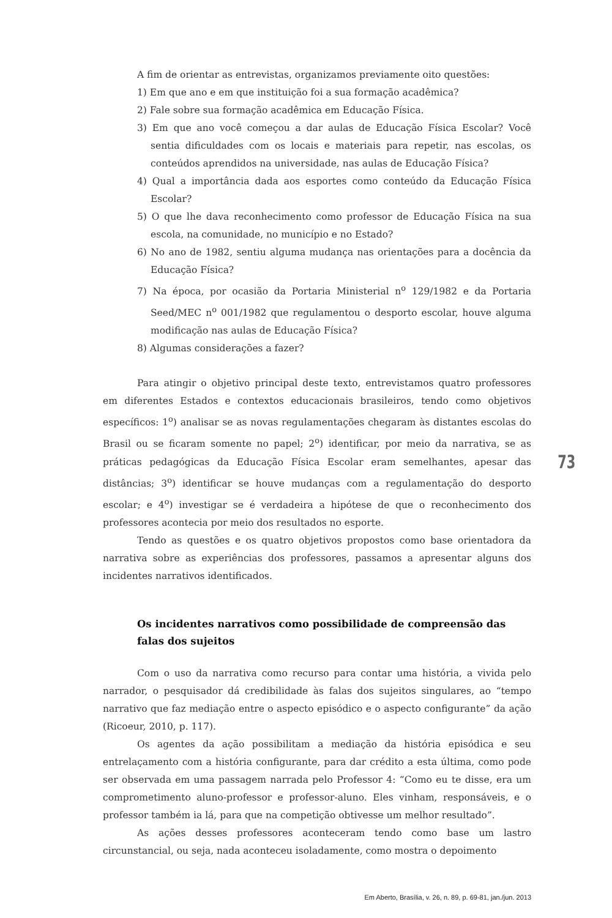A fim de orientar as entrevistas, organizamos previamente oito questões:
1) Em que ano e em que instituição foi a sua formação acadêmica?
2) Fale sobre sua formação acadêmica em Educação Física.
3) Em que ano você começou a dar aulas de Educação Física Escolar? Você sentia dificuldades com os locais e materiais para repetir, nas escolas, os conteúdos aprendidos na universidade, nas aulas de Educação Física?
4) Qual a importância dada aos esportes como conteúdo da Educação Física Escolar?
5) O que lhe dava reconhecimento como professor de Educação Física na sua escola, na comunidade, no município e no Estado?
6) No ano de 1982, sentiu alguma mudança nas orientações para a docência da Educação Física?
7) Na época, por ocasião da Portaria Ministerial n<sup>o</sup> 129/1982 e da Portaria Seed/MEC n<sup>o</sup> 001/1982 que regulamentou o desporto escolar, houve alguma modificação nas aulas de Educação Física?
8) Algumas considerações a fazer?
Para atingir o objetivo principal deste texto, entrevistamos quatro professores em diferentes Estados e contextos educacionais brasileiros, tendo como objetivos específicos: 1<sup>o</sup>) analisar se as novas regulamentações chegaram às distantes escolas do Brasil ou se ficaram somente no papel; 2<sup>o</sup>) identificar, por meio da narrativa, se as práticas pedagógicas da Educação Física Escolar eram semelhantes, apesar das distâncias; 3<sup>o</sup>) identificar se houve mudanças com a regulamentação do desporto escolar; e 4<sup>o</sup>) investigar se é verdadeira a hipótese de que o reconhecimento dos professores acontecia por meio dos resultados no esporte.
Tendo as questões e os quatro objetivos propostos como base orientadora da narrativa sobre as experiências dos professores, passamos a apresentar alguns dos incidentes narrativos identificados.
Os incidentes narrativos como possibilidade de compreensão das falas dos sujeitos
Com o uso da narrativa como recurso para contar uma história, a vivida pelo narrador, o pesquisador dá credibilidade às falas dos sujeitos singulares, ao “tempo narrativo que faz mediação entre o aspecto episódico e o aspecto configurante” da ação (Ricoeur, 2010, p. 117).
Os agentes da ação possibilitam a mediação da história episódica e seu entrelaçamento com a história configurante, para dar crédito a esta última, como pode ser observada em uma passagem narrada pelo Professor 4: “Como eu te disse, era um comprometimento aluno-professor e professor-aluno. Eles vinham, responsáveis, e o professor também ia lá, para que na competição obtivesse um melhor resultado”.
As ações desses professores aconteceram tendo como base um lastro circunstancial, ou seja, nada aconteceu isoladamente, como mostra o depoimento
73
Em Aberto, Brasília, v. 26, n. 89, p. 69-81, jan./jun. 2013